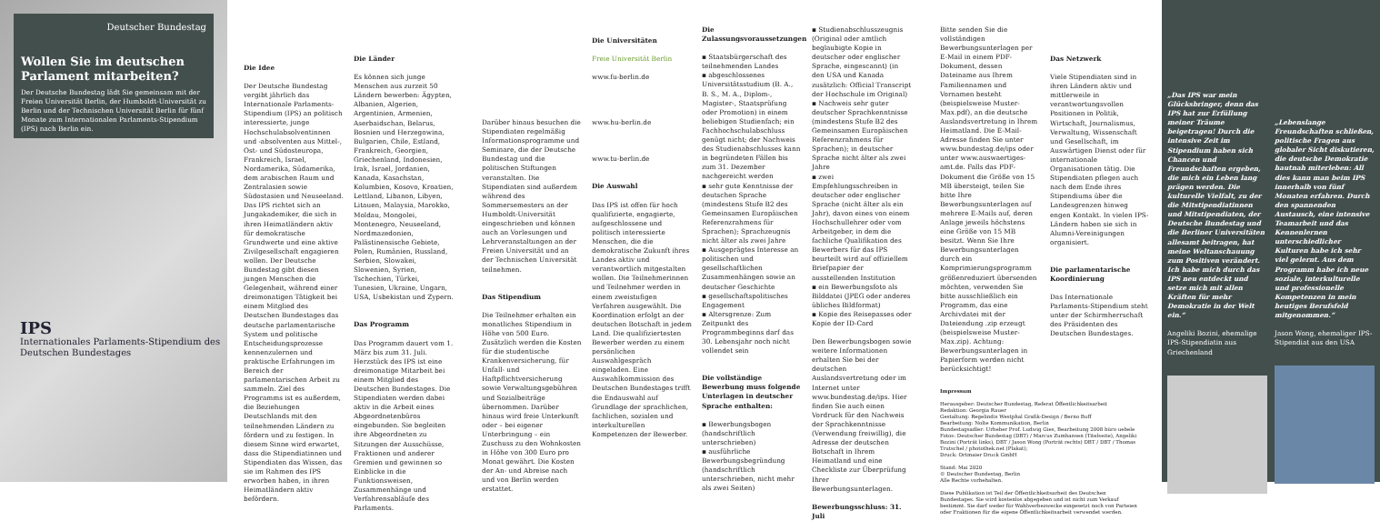Deutscher Bundestag
Wollen Sie im deutschen Parlament mitarbeiten?
Der Deutsche Bundestag lädt Sie gemeinsam mit der Freien Universität Berlin, der Humboldt-Universität zu Berlin und der Technischen Universität Berlin für fünf Monate zum Internationalen Parlaments-Stipendium (IPS) nach Berlin ein.
IPS
Internationales Parlaments-Stipendium des Deutschen Bundestages
Die Idee
Der Deutsche Bundestag vergibt jährlich das Internationale Parlaments-Stipendium (IPS) an politisch interessierte, junge Hochschulabsolventinnen und -absolventen aus Mittel-, Ost- und Südosteuropa, Frankreich, Israel, Nordamerika, Südamerika, dem arabischen Raum und Zentralasien sowie Südostasien und Neuseeland. Das IPS richtet sich an Jungakademiker, die sich in ihren Heimatländern aktiv für demokratische Grundwerte und eine aktive Zivilgesellschaft engagieren wollen. Der Deutsche Bundestag gibt diesen jungen Menschen die Gelegenheit, während einer dreimonatigen Tätigkeit bei einem Mitglied des Deutschen Bundestages das deutsche parlamentarische System und politische Entscheidungsprozesse kennenzulernen und praktische Erfahrungen im Bereich der parlamentarischen Arbeit zu sammeln. Ziel des Programms ist es außerdem, die Beziehungen Deutschlands mit den teilnehmenden Ländern zu fördern und zu festigen. In diesem Sinne wird erwartet, dass die Stipendiatinnen und Stipendiaten das Wissen, das sie im Rahmen des IPS erworben haben, in ihren Heimatländern aktiv befördern.
Die Länder
Es können sich junge Menschen aus zurzeit 50 Ländern bewerben: Ägypten, Albanien, Algerien, Argentinien, Armenien, Aserbaidschan, Belarus, Bosnien und Herzegowina, Bulgarien, Chile, Estland, Frankreich, Georgien, Griechenland, Indonesien, Irak, Israel, Jordanien, Kanada, Kasachstan, Kolumbien, Kosovo, Kroatien, Lettland, Libanon, Libyen, Litauen, Malaysia, Marokko, Moldau, Mongolei, Montenegro, Neuseeland, Nordmazedonien, Palästinensische Gebiete, Polen, Rumänien, Russland, Serbien, Slowakei, Slowenien, Syrien, Tschechien, Türkei, Tunesien, Ukraine, Ungarn, USA, Usbekistan und Zypern.
Das Programm
Das Programm dauert vom 1. März bis zum 31. Juli. Herzstück des IPS ist eine dreimonatige Mitarbeit bei einem Mitglied des Deutschen Bundestages. Die Stipendiaten werden dabei aktiv in die Arbeit eines Abgeordnetenbüros eingebunden. Sie begleiten ihre Abgeordneten zu Sitzungen der Ausschüsse, Fraktionen und anderer Gremien und gewinnen so Einblicke in die Funktionsweisen, Zusammenhänge und Verfahrensabläufe des Parlaments.
Darüber hinaus besuchen die Stipendiaten regelmäßig Informationsprogramme und Seminare, die der Deutsche Bundestag und die politischen Stiftungen veranstalten. Die Stipendiaten sind außerdem während des Sommersemesters an der Humboldt-Universität eingeschrieben und können auch an Vorlesungen und Lehrveranstaltungen an der Freien Universität und an der Technischen Universität teilnehmen.
Das Stipendium
Die Teilnehmer erhalten ein monatliches Stipendium in Höhe von 500 Euro. Zusätzlich werden die Kosten für die studentische Krankenversicherung, für Unfall- und Haftpflichtversicherung sowie Verwaltungsgebühren und Sozialbeiträge übernommen. Darüber hinaus wird freie Unterkunft oder – bei eigener Unterbringung – ein Zuschuss zu den Wohnkosten in Höhe von 300 Euro pro Monat gewährt. Die Kosten der An- und Abreise nach und von Berlin werden erstattet.
Die Universitäten
Freie Universität Berlin
www.fu-berlin.de
www.hu-berlin.de
www.tu-berlin.de
Die Auswahl
Das IPS ist offen für hoch qualifizierte, engagierte, aufgeschlossene und politisch interessierte Menschen, die die demokratische Zukunft ihres Landes aktiv und verantwortlich mitgestalten wollen. Die Teilnehmerinnen und Teilnehmer werden in einem zweistufigen Verfahren ausgewählt. Die Koordination erfolgt an der deutschen Botschaft in jedem Land. Die qualifiziertesten Bewerber werden zu einem persönlichen Auswahlgespräch eingeladen. Eine Auswahlkommission des Deutschen Bundestages trifft die Endauswahl auf Grundlage der sprachlichen, fachlichen, sozialen und interkulturellen Kompetenzen der Bewerber.
Die Zulassungsvoraussetzungen
▪ Staatsbürgerschaft des teilnehmenden Landes
▪ abgeschlossenes Universitätsstudium (B. A., B. S., M. A., Diplom-, Magister-, Staatsprüfung oder Promotion) in einem beliebigen Studienfach; ein Fachhochschulabschluss genügt nicht; der Nachweis des Studienabschlusses kann in begründeten Fällen bis zum 31. Dezember nachgereicht werden
▪ sehr gute Kenntnisse der deutschen Sprache (mindestens Stufe B2 des Gemeinsamen Europäischen Referenzrahmens für Sprachen); Sprachzeugnis nicht älter als zwei Jahre
▪ Ausgeprägtes Interesse an politischen und gesellschaftlichen Zusammenhängen sowie an deutscher Geschichte
▪ gesellschaftspolitisches Engagement
▪ Altersgrenze: Zum Zeitpunkt des Programmbeginns darf das 30. Lebensjahr noch nicht vollendet sein
Die vollständige Bewerbung muss folgende Unterlagen in deutscher Sprache enthalten:
▪ Bewerbungsbogen (handschriftlich unterschrieben)
▪ ausführliche Bewerbungsbegründung (handschriftlich unterschrieben, nicht mehr als zwei Seiten)
▪ Studienabschlusszeugnis (Original oder amtlich beglaubigte Kopie in deutscher oder englischer Sprache, eingescannt) (in den USA und Kanada zusätzlich: Official Transcript der Hochschule im Original)
▪ Nachweis sehr guter deutscher Sprachkenntnisse (mindestens Stufe B2 des Gemeinsamen Europäischen Referenzrahmens für Sprachen); in deutscher Sprache nicht älter als zwei Jahre
▪ zwei Empfehlungsschreiben in deutscher oder englischer Sprache (nicht älter als ein Jahr), davon eines von einem Hochschullehrer oder vom Arbeitgeber, in dem die fachliche Qualifikation des Bewerbers für das IPS beurteilt wird auf offiziellem Briefpapier der ausstellenden Institution
▪ ein Bewerbungsfoto als Bilddatei (JPEG oder anderes übliches Bildformat)
▪ Kopie des Reisepasses oder Kopie der ID-Card
Den Bewerbungsbogen sowie weitere Informationen erhalten Sie bei der deutschen Auslandsvertretung oder im Internet unter www.bundestag.de/ips. Hier finden Sie auch einen Vordruck für den Nachweis der Sprachkenntnisse (Verwendung freiwillig), die Adresse der deutschen Botschaft in Ihrem Heimatland und eine Checkliste zur Überprüfung Ihrer Bewerbungsunterlagen.
Bewerbungsschluss: 31. Juli
Bitte senden Sie die vollständigen Bewerbungsunterlagen per E-Mail in einem PDF-Dokument, dessen Dateiname aus Ihrem Familiennamen und Vornamen besteht (beispielsweise Muster-Max.pdf), an die deutsche Auslandsvertretung in Ihrem Heimatland. Die E-Mail-Adresse finden Sie unter www.bundestag.de/ips oder unter www.auswaertiges-amt.de. Falls das PDF-Dokument die Größe von 15 MB übersteigt, teilen Sie bitte Ihre Bewerbungsunterlagen auf mehrere E-Mails auf, deren Anlage jeweils höchstens eine Größe von 15 MB besitzt. Wenn Sie Ihre Bewerbungsunterlagen durch ein Komprimierungsprogramm größenreduziert übersenden möchten, verwenden Sie bitte ausschließlich ein Programm, das eine Archivdatei mit der Dateiendung .zip erzeugt (beispielsweise Muster-Max.zip). Achtung: Bewerbungsunterlagen in Papierform werden nicht berücksichtigt!
Impressum
Herausgeber: Deutscher Bundestag, Referat Öffentlichkeitsarbeit
Redaktion: Georgia Rauer
Gestaltung: Regelindis Westphal Grafik-Design / Berno Buff
Bearbeitung: Nolte Kommunikation, Berlin
Bundestagsadler: Urheber Prof. Ludwig Gies, Bearbeitung 2008 büro uebele
Fotos: Deutscher Bundestag (DBT) / Marcus Zumbansen (Titelseite), Angeliki Bozini (Porträt links), DBT / Jason Wong (Porträt rechts) DBT / DBT / Thomas Trutschel / photothek.net (Plakat);
Druck: Ortmaier Druck GmbH
Stand: Mai 2020
© Deutscher Bundestag, Berlin
Alle Rechte vorbehalten.
Diese Publikation ist Teil der Öffentlichkeitsarbeit des Deutschen Bundestages. Sie wird kostenlos abgegeben und ist nicht zum Verkauf bestimmt. Sie darf weder für Wahlwerbezwecke eingesetzt noch von Parteien oder Fraktionen für die eigene Öffentlichkeitsarbeit verwendet werden.
Das Netzwerk
Viele Stipendiaten sind in ihren Ländern aktiv und mittlerweile in verantwortungsvollen Positionen in Politik, Wirtschaft, Journalismus, Verwaltung, Wissenschaft und Gesellschaft, im Auswärtigen Dienst oder für internationale Organisationen tätig. Die Stipendiaten pflegen auch nach dem Ende ihres Stipendiums über die Landesgrenzen hinweg engen Kontakt. In vielen IPS-Ländern haben sie sich in Alumni-Vereinigungen organisiert.
Die parlamentarische Koordinierung
Das Internationale Parlaments-Stipendium steht unter der Schirmherrschaft des Präsidenten des Deutschen Bundestages.
„Das IPS war mein Glücksbringer, denn das IPS hat zur Erfüllung meiner Träume beigetragen! Durch die intensive Zeit im Stipendium haben sich Chancen und Freundschaften ergeben, die mich ein Leben lang prägen werden. Die kulturelle Vielfalt, zu der die Mitstipendiatinnen und Mitstipendiaten, der Deutsche Bundestag und die Berliner Universitäten allesamt beitragen, hat meine Weltanschauung zum Positiven verändert. Ich habe mich durch das IPS neu entdeckt und setze mich mit allen Kräften für mehr Demokratie in der Welt ein.“
Angeliki Bozini, ehemalige IPS-Stipendiatin aus Griechenland
„Lebenslange Freundschaften schließen, politische Fragen aus globaler Sicht diskutieren, die deutsche Demokratie hautnah miterleben: All dies kann man beim IPS innerhalb von fünf Monaten erfahren. Durch den spannenden Austausch, eine intensive Teamarbeit und das Kennenlernen unterschiedlicher Kulturen habe ich sehr viel gelernt. Aus dem Programm habe ich neue soziale, interkulturelle und professionelle Kompetenzen in mein heutiges Berufsfeld mitgenommen.“
Jason Wong, ehemaliger IPS-Stipendiat aus den USA